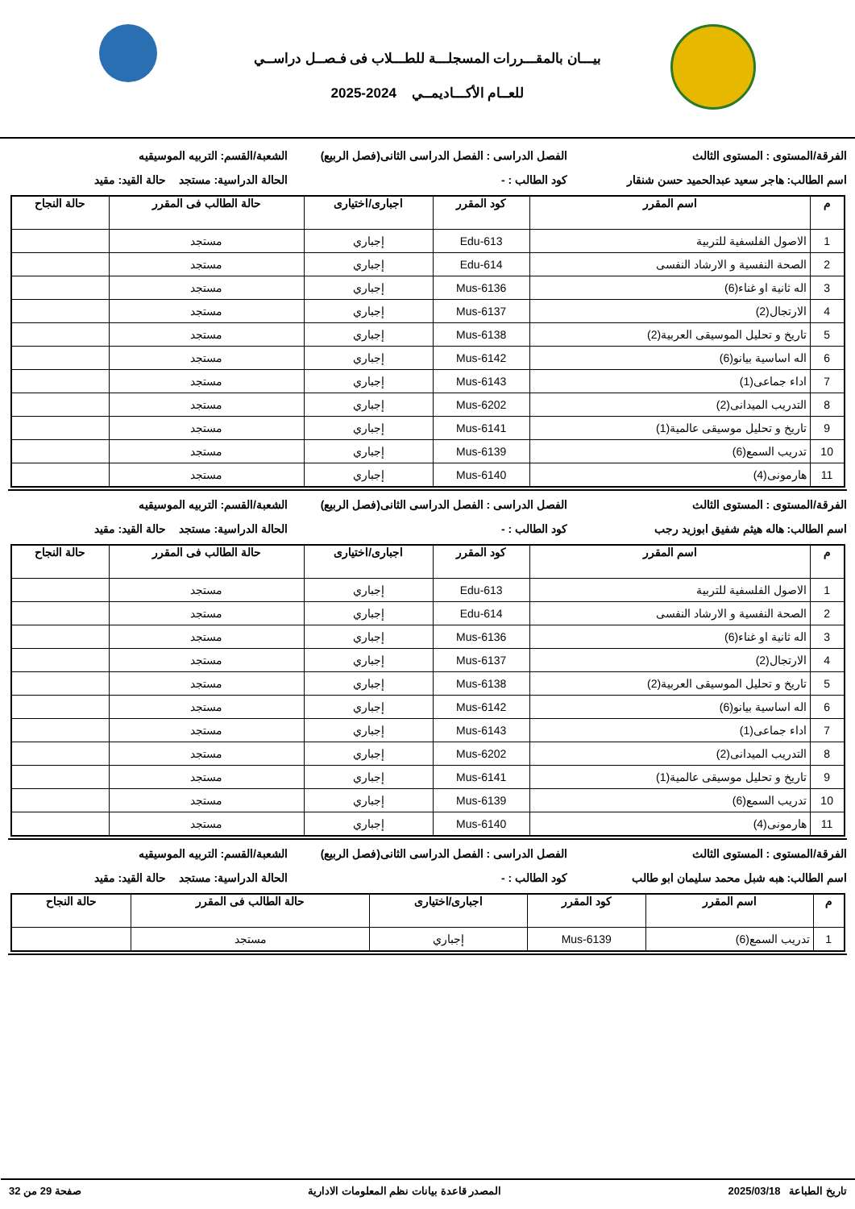بيـــان بالمقـــررات المسجلـــة للطـــلاب فى فـصــل دراســي
للعــام الأكـــاديمــي 2024-2025
الفرقة/المستوى : المستوى الثالث
الفصل الدراسى : الفصل الدراسى الثانى(فصل الربيع)
الشعبة/القسم: التربيه الموسيقيه
اسم الطالب: هاجر سعيد عبدالحميد حسن شنقار
كود الطالب : - الحالة الدراسية: مستجد حالة القيد: مقيد
| م | اسم المقرر | كود المقرر | اجبارى/اختيارى | حالة الطالب فى المقرر | حالة النجاح |
| --- | --- | --- | --- | --- | --- |
| 1 | الاصول الفلسفية للتربية | Edu-613 | إجباري | مستجد | |
| 2 | الصحة النفسية و الارشاد النفسى | Edu-614 | إجباري | مستجد | |
| 3 | اله ثانية او غناء(6) | Mus-6136 | إجباري | مستجد | |
| 4 | الارتجال(2) | Mus-6137 | إجباري | مستجد | |
| 5 | تاريخ و تحليل الموسيقى العربية(2) | Mus-6138 | إجباري | مستجد | |
| 6 | اله اساسية بيانو(6) | Mus-6142 | إجباري | مستجد | |
| 7 | اداء جماعى(1) | Mus-6143 | إجباري | مستجد | |
| 8 | التدريب الميدانى(2) | Mus-6202 | إجباري | مستجد | |
| 9 | تاريخ و تحليل موسيقى عالمية(1) | Mus-6141 | إجباري | مستجد | |
| 10 | تدريب السمع(6) | Mus-6139 | إجباري | مستجد | |
| 11 | هارمونى(4) | Mus-6140 | إجباري | مستجد | |
الفرقة/المستوى : المستوى الثالث
الفصل الدراسى : الفصل الدراسى الثانى(فصل الربيع)
الشعبة/القسم: التربيه الموسيقيه
اسم الطالب: هاله هيثم شفيق ابوزيد رجب
كود الطالب : - الحالة الدراسية: مستجد حالة القيد: مقيد
| م | اسم المقرر | كود المقرر | اجبارى/اختيارى | حالة الطالب فى المقرر | حالة النجاح |
| --- | --- | --- | --- | --- | --- |
| 1 | الاصول الفلسفية للتربية | Edu-613 | إجباري | مستجد | |
| 2 | الصحة النفسية و الارشاد النفسى | Edu-614 | إجباري | مستجد | |
| 3 | اله ثانية او غناء(6) | Mus-6136 | إجباري | مستجد | |
| 4 | الارتجال(2) | Mus-6137 | إجباري | مستجد | |
| 5 | تاريخ و تحليل الموسيقى العربية(2) | Mus-6138 | إجباري | مستجد | |
| 6 | اله اساسية بيانو(6) | Mus-6142 | إجباري | مستجد | |
| 7 | اداء جماعى(1) | Mus-6143 | إجباري | مستجد | |
| 8 | التدريب الميدانى(2) | Mus-6202 | إجباري | مستجد | |
| 9 | تاريخ و تحليل موسيقى عالمية(1) | Mus-6141 | إجباري | مستجد | |
| 10 | تدريب السمع(6) | Mus-6139 | إجباري | مستجد | |
| 11 | هارمونى(4) | Mus-6140 | إجباري | مستجد | |
الفرقة/المستوى : المستوى الثالث
الفصل الدراسى : الفصل الدراسى الثانى(فصل الربيع)
الشعبة/القسم: التربيه الموسيقيه
اسم الطالب: هبه شبل محمد سليمان ابو طالب
كود الطالب : - الحالة الدراسية: مستجد حالة القيد: مقيد
| م | اسم المقرر | كود المقرر | اجبارى/اختيارى | حالة الطالب فى المقرر | حالة النجاح |
| --- | --- | --- | --- | --- | --- |
| 1 | تدريب السمع(6) | Mus-6139 | إجباري | مستجد | |
تاريخ الطباعة 2025/03/18 المصدر قاعدة بيانات نظم المعلومات الادارية صفحة 29 من 32